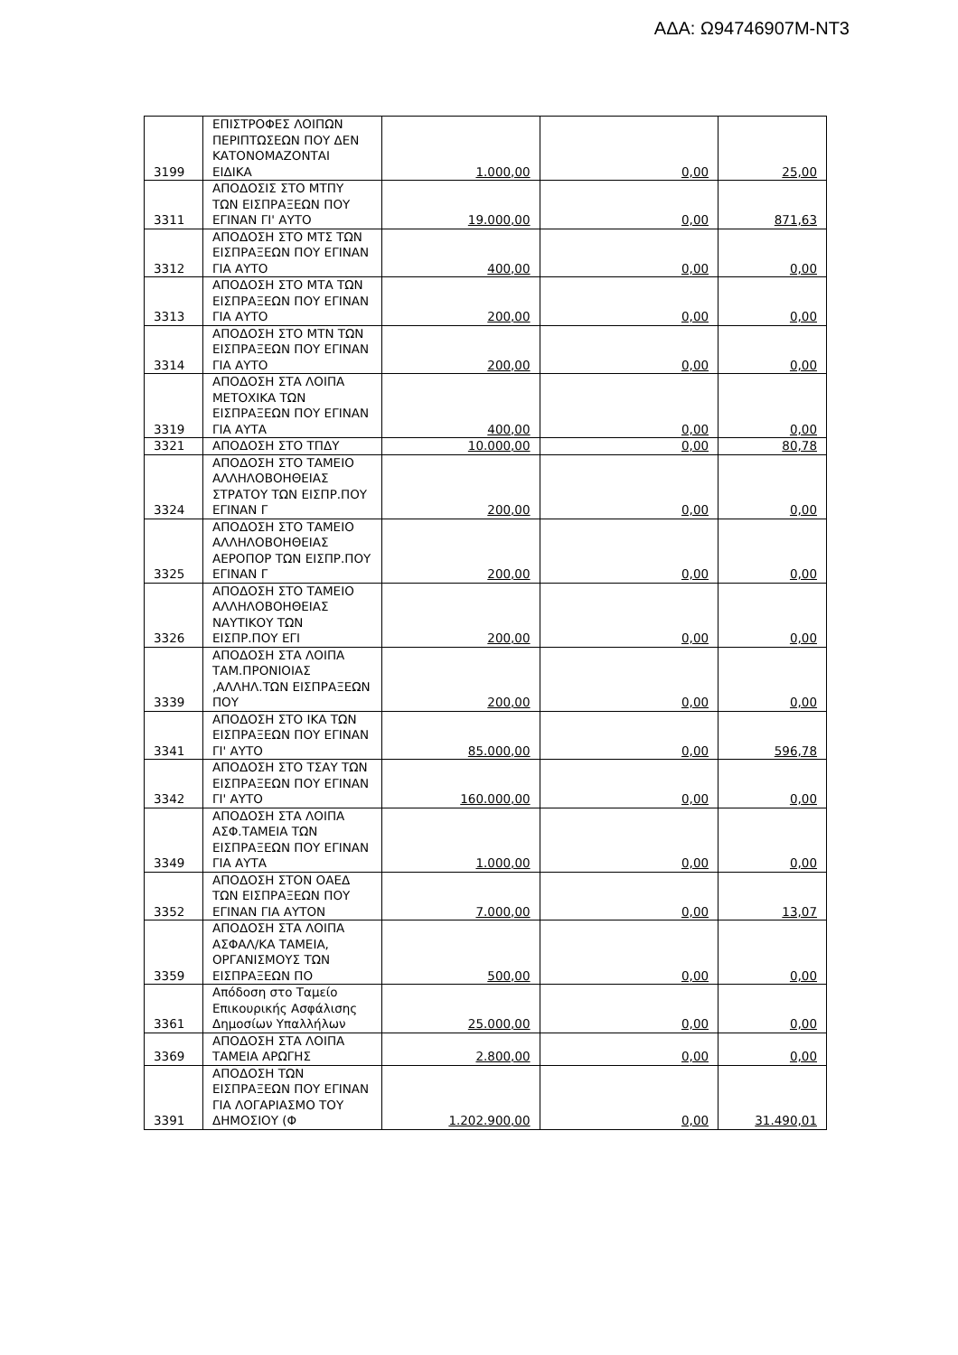ΑΔΑ: Ω94746907Μ-ΝΤ3
| 3199 | ΕΠΙΣΤΡΟΦΕΣ ΛΟΙΠΩΝ ΠΕΡΙΠΤΩΣΕΩΝ ΠΟΥ ΔΕΝ ΚΑΤΟΝΟΜΑΖΟΝΤΑΙ ΕΙΔΙΚΑ | 1.000,00 | 0,00 | 25,00 |
| 3311 | ΑΠΟΔΟΣΙΣ ΣΤΟ ΜΤΠΥ ΤΩΝ ΕΙΣΠΡΑΞΕΩΝ ΠΟΥ ΕΓΙΝΑΝ ΓΙ' ΑΥΤΟ | 19.000,00 | 0,00 | 871,63 |
| 3312 | ΑΠΟΔΟΣΗ ΣΤΟ ΜΤΣ ΤΩΝ ΕΙΣΠΡΑΞΕΩΝ ΠΟΥ ΕΓΙΝΑΝ ΓΙΑ ΑΥΤΟ | 400,00 | 0,00 | 0,00 |
| 3313 | ΑΠΟΔΟΣΗ ΣΤΟ ΜΤΑ ΤΩΝ ΕΙΣΠΡΑΞΕΩΝ ΠΟΥ ΕΓΙΝΑΝ ΓΙΑ ΑΥΤΟ | 200,00 | 0,00 | 0,00 |
| 3314 | ΑΠΟΔΟΣΗ ΣΤΟ ΜΤΝ ΤΩΝ ΕΙΣΠΡΑΞΕΩΝ ΠΟΥ ΕΓΙΝΑΝ ΓΙΑ ΑΥΤΟ | 200,00 | 0,00 | 0,00 |
| 3319 | ΑΠΟΔΟΣΗ ΣΤΑ ΛΟΙΠΑ ΜΕΤΟΧΙΚΑ ΤΩΝ ΕΙΣΠΡΑΞΕΩΝ ΠΟΥ ΕΓΙΝΑΝ ΓΙΑ ΑΥΤΑ | 400,00 | 0,00 | 0,00 |
| 3321 | ΑΠΟΔΟΣΗ ΣΤΟ ΤΠΔΥ | 10.000,00 | 0,00 | 80,78 |
| 3324 | ΑΠΟΔΟΣΗ ΣΤΟ ΤΑΜΕΙΟ ΑΛΛΗΛΟΒΟΗΘΕΙΑΣ ΣΤΡΑΤΟΥ ΤΩΝ ΕΙΣΠΡ.ΠΟΥ ΕΓΙΝΑΝ Γ | 200,00 | 0,00 | 0,00 |
| 3325 | ΑΠΟΔΟΣΗ ΣΤΟ ΤΑΜΕΙΟ ΑΛΛΗΛΟΒΟΗΘΕΙΑΣ ΑΕΡΟΠΟΡ ΤΩΝ ΕΙΣΠΡ.ΠΟΥ ΕΓΙΝΑΝ Γ | 200,00 | 0,00 | 0,00 |
| 3326 | ΑΠΟΔΟΣΗ ΣΤΟ ΤΑΜΕΙΟ ΑΛΛΗΛΟΒΟΗΘΕΙΑΣ ΝΑΥΤΙΚΟΥ ΤΩΝ ΕΙΣΠΡ.ΠΟΥ ΕΓΙ | 200,00 | 0,00 | 0,00 |
| 3339 | ΑΠΟΔΟΣΗ ΣΤΑ ΛΟΙΠΑ ΤΑΜ.ΠΡΟΝΙΟΙΑΣ ,ΑΛΛΗΛ.ΤΩΝ ΕΙΣΠΡΑΞΕΩΝ ΠΟΥ | 200,00 | 0,00 | 0,00 |
| 3341 | ΑΠΟΔΟΣΗ ΣΤΟ ΙΚΑ ΤΩΝ ΕΙΣΠΡΑΞΕΩΝ ΠΟΥ ΕΓΙΝΑΝ ΓΙ' ΑΥΤΟ | 85.000,00 | 0,00 | 596,78 |
| 3342 | ΑΠΟΔΟΣΗ ΣΤΟ ΤΣΑΥ ΤΩΝ ΕΙΣΠΡΑΞΕΩΝ ΠΟΥ ΕΓΙΝΑΝ ΓΙ' ΑΥΤΟ | 160.000,00 | 0,00 | 0,00 |
| 3349 | ΑΠΟΔΟΣΗ ΣΤΑ ΛΟΙΠΑ ΑΣΦ.ΤΑΜΕΙΑ ΤΩΝ ΕΙΣΠΡΑΞΕΩΝ ΠΟΥ ΕΓΙΝΑΝ ΓΙΑ ΑΥΤΑ | 1.000,00 | 0,00 | 0,00 |
| 3352 | ΑΠΟΔΟΣΗ ΣΤΟΝ ΟΑΕΔ ΤΩΝ ΕΙΣΠΡΑΞΕΩΝ ΠΟΥ ΕΓΙΝΑΝ ΓΙΑ ΑΥΤΟΝ | 7.000,00 | 0,00 | 13,07 |
| 3359 | ΑΠΟΔΟΣΗ ΣΤΑ ΛΟΙΠΑ ΑΣΦΑΛ/ΚΑ ΤΑΜΕΙΑ, ΟΡΓΑΝΙΣΜΟΥΣ ΤΩΝ ΕΙΣΠΡΑΞΕΩΝ ΠΟ | 500,00 | 0,00 | 0,00 |
| 3361 | Απόδοση στο Ταμείο Επικουρικής Ασφάλισης Δημοσίων Υπαλλήλων | 25.000,00 | 0,00 | 0,00 |
| 3369 | ΑΠΟΔΟΣΗ ΣΤΑ ΛΟΙΠΑ ΤΑΜΕΙΑ ΑΡΩΓΗΣ | 2.800,00 | 0,00 | 0,00 |
| 3391 | ΑΠΟΔΟΣΗ ΤΩΝ ΕΙΣΠΡΑΞΕΩΝ ΠΟΥ ΕΓΙΝΑΝ ΓΙΑ ΛΟΓΑΡΙΑΣΜΟ ΤΟΥ ΔΗΜΟΣΙΟΥ (Φ | 1.202.900,00 | 0,00 | 31.490,01 |